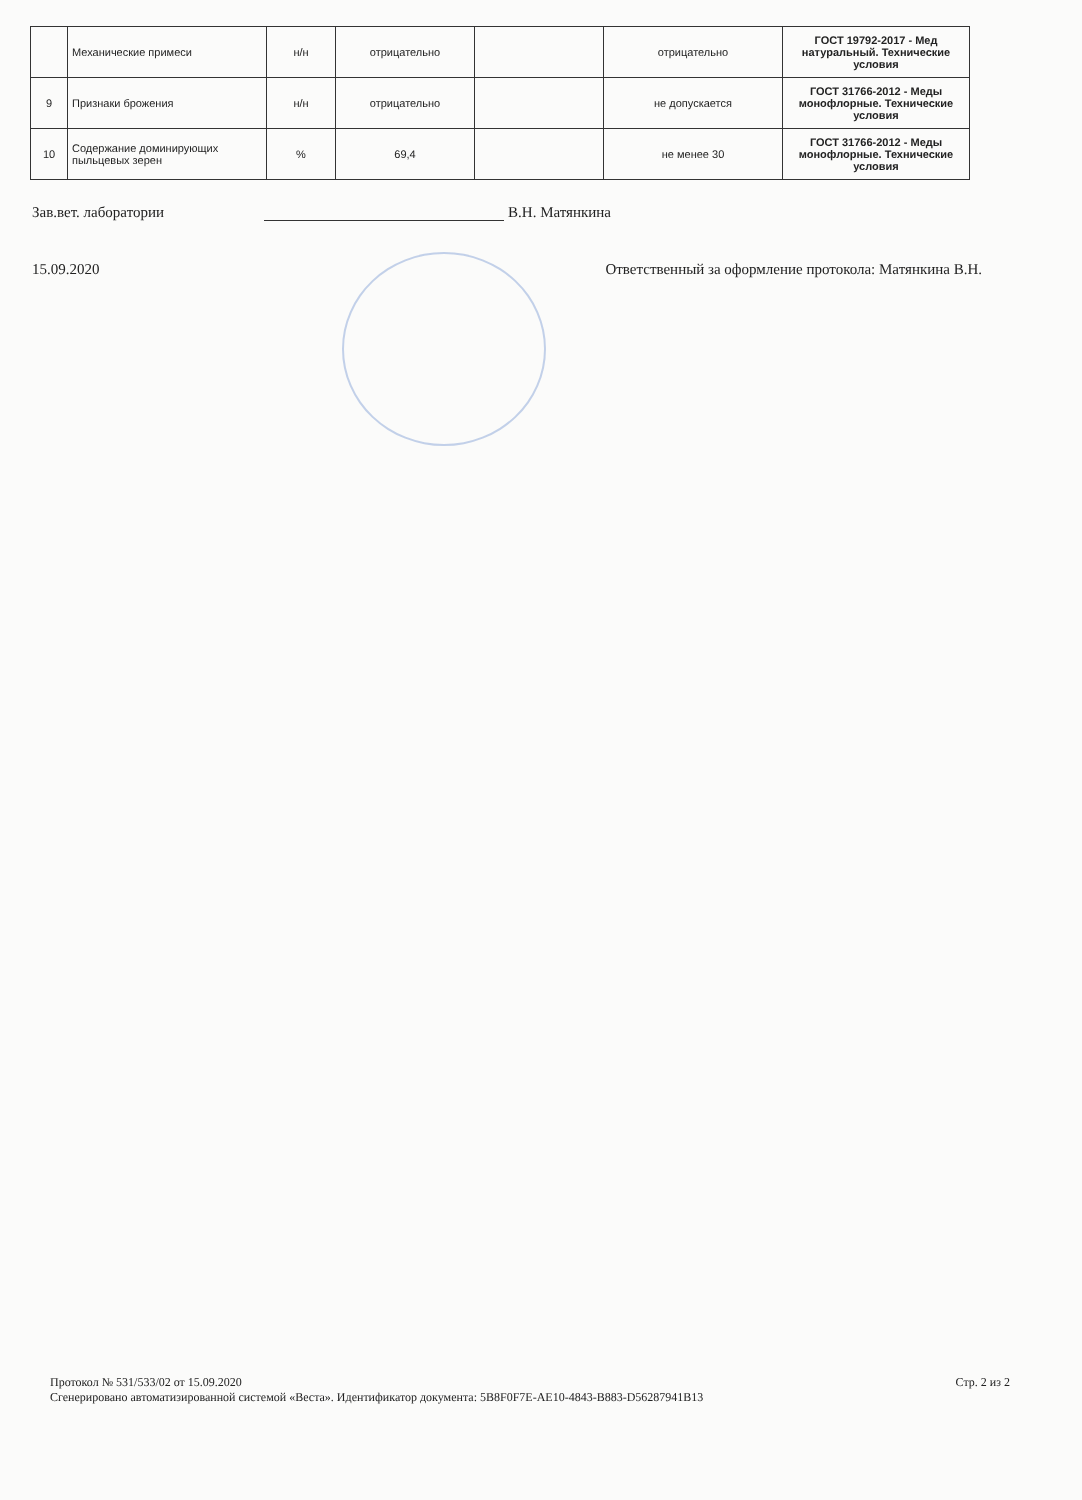| | Механические примеси | н/н | отрицательно | | отрицательно | ГОСТ 19792-2017 - Мед натуральный. Технические условия |
| 9 | Признаки брожения | н/н | отрицательно | | не допускается | ГОСТ 31766-2012 - Меды монофлорные. Технические условия |
| 10 | Содержание доминирующих пыльцевых зерен | % | 69,4 | | не менее 30 | ГОСТ 31766-2012 - Меды монофлорные. Технические условия |
Зав.вет. лаборатории В.Н. Матянкина
15.09.2020 Ответственный за оформление протокола: Матянкина В.Н.
Протокол № 531/533/02 от 15.09.2020
Сгенерировано автоматизированной системой «Веста». Идентификатор документа: 5B8F0F7E-AE10-4843-B883-D56287941B13
Стр. 2 из 2